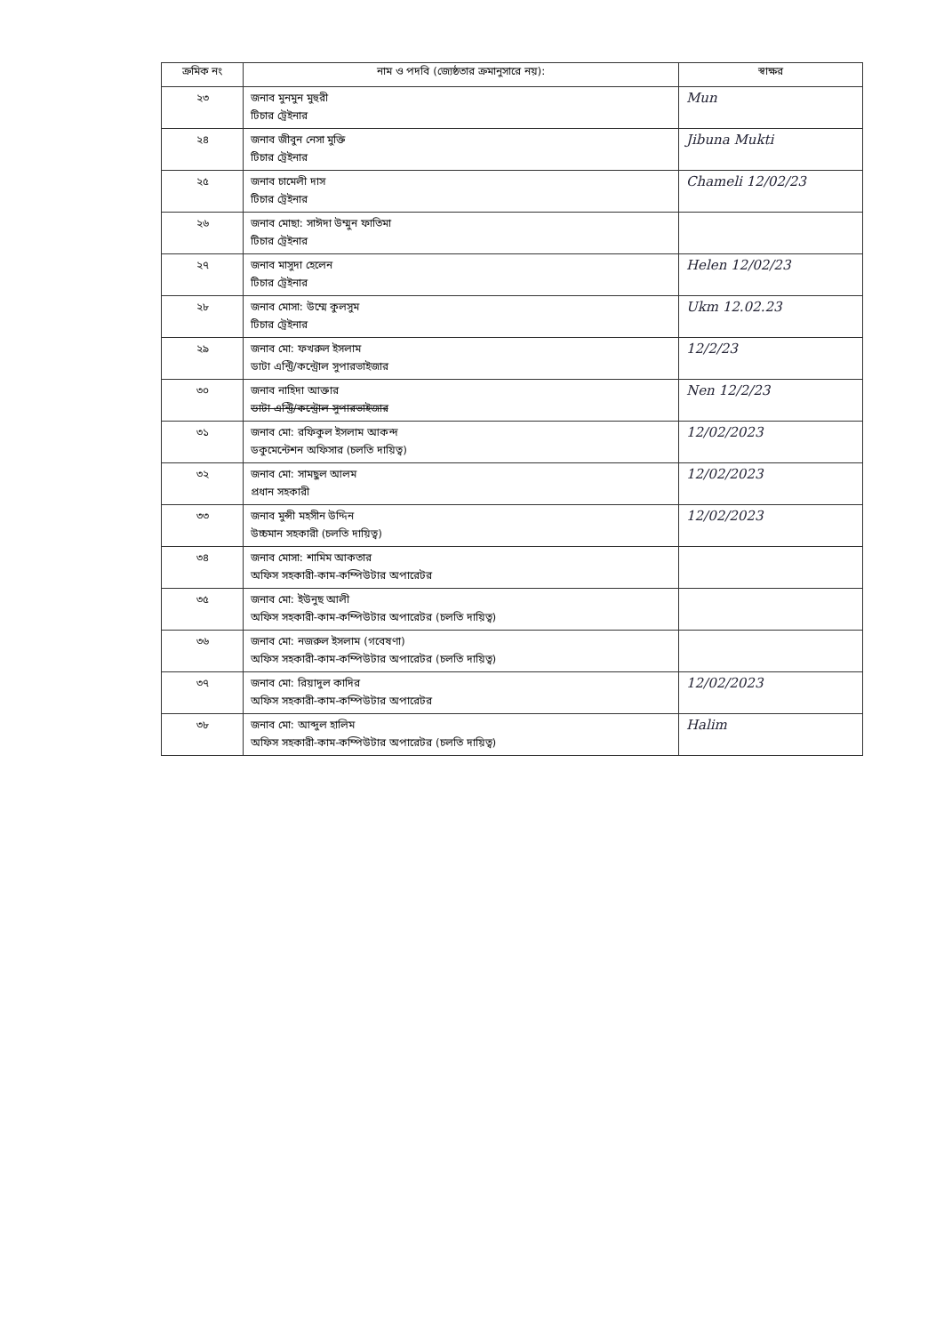| ক্রমিক নং | নাম ও পদবি (জ্যেষ্ঠতার ক্রমানুসারে নয়): | স্বাক্ষর |
| --- | --- | --- |
| ২৩ | জনাব মুনমুন মুহুরী টিচার ট্রেইনার | Mun |
| ২৪ | জনাব জীবুন নেসা মুক্তি টিচার ট্রেইনার | Jibuna Mukti |
| ২৫ | জনাব চামেলী দাস টিচার ট্রেইনার | Chameli 12/02/23 |
| ২৬ | জনাব মোছা: সাঈদা উম্মুন ফাতিমা টিচার ট্রেইনার | |
| ২৭ | জনাব মাসুদা হেলেন টিচার ট্রেইনার | Helen 12/02/23 |
| ২৮ | জনাব মোসা: উম্মে কুলসুম টিচার ট্রেইনার | Ukm 12.02.23 |
| ২৯ | জনাব মো: ফখরুল ইসলাম ডাটা এন্ট্রি/কন্ট্রোল সুপারভাইজার | 12/2/23 |
| ৩০ | জনাব নাহিদা আক্তার ডাটা এন্ট্রি/কন্ট্রোল সুপারভাইজার | Nen 12/2/23 |
| ৩১ | জনাব মো: রফিকুল ইসলাম আকন্দ ডকুমেন্টেশন অফিসার (চলতি দায়িত্ব) | 12/02/2023 |
| ৩২ | জনাব মো: সামছুল আলম প্রধান সহকারী | 12/02/2023 |
| ৩৩ | জনাব মুন্সী মহসীন উদ্দিন উচ্চমান সহকারী (চলতি দায়িত্ব) | 12/02/2023 |
| ৩৪ | জনাব মোসা: শামিম আকতার অফিস সহকারী-কাম-কম্পিউটার অপারেটর | |
| ৩৫ | জনাব মো: ইউনুছ আলী অফিস সহকারী-কাম-কম্পিউটার অপারেটর (চলতি দায়িত্ব) | |
| ৩৬ | জনাব মো: নজরুল ইসলাম (গবেষণা) অফিস সহকারী-কাম-কম্পিউটার অপারেটর (চলতি দায়িত্ব) | |
| ৩৭ | জনাব মো: রিয়াদুল কাদির অফিস সহকারী-কাম-কম্পিউটার অপারেটর | 12/02/2023 |
| ৩৮ | জনাব মো: আব্দুল হালিম অফিস সহকারী-কাম-কম্পিউটার অপারেটর (চলতি দায়িত্ব) | Halim |